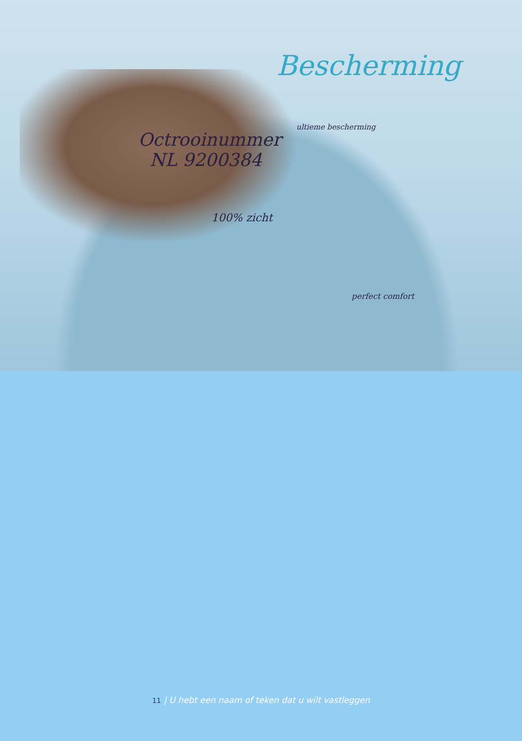Bescherming
ultieme bescherming
Octrooinummer
NL 9200384
100% zicht
perfect comfort
11 | U hebt een naam of teken dat u wilt vastleggen